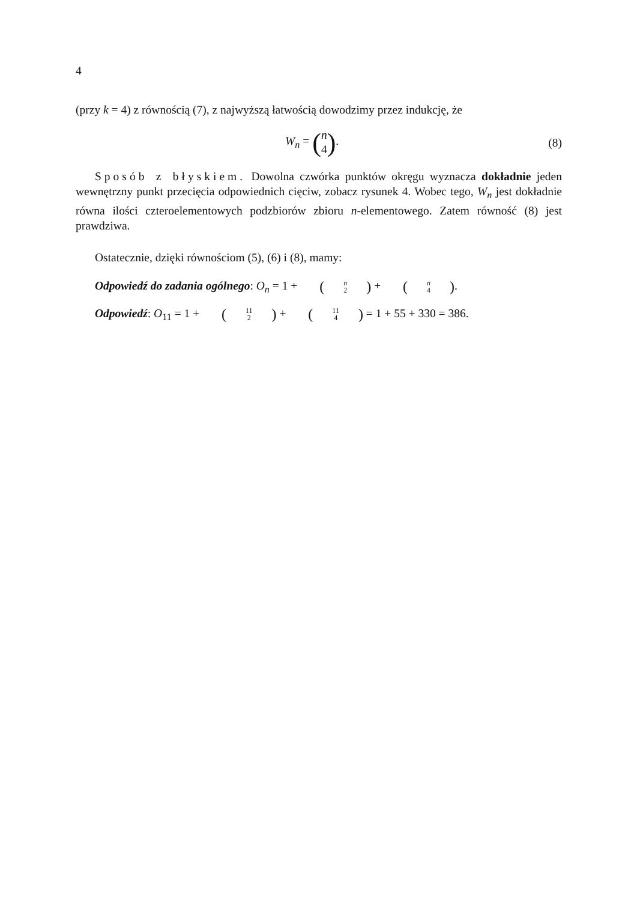4
(przy k = 4) z równością (7), z najwyższą łatwością dowodzimy przez indukcję, że
W<sub>n</sub> = (n 4). (8)
Sposób z błyskiem. Dowolna czwórka punktów okręgu wyznacza dokładnie jeden wewnętrzny punkt przecięcia odpowiednich cięciw, zobacz rysunek 4. Wobec tego, W<sub>n</sub> jest dokładnie równa ilości czteroelementowych podzbiorów zbioru n-elementowego. Zatem równość (8) jest prawdziwa.
Ostatecznie, dzięki równościom (5), (6) i (8), mamy:
Odpowiedź do zadania ogólnego: O<sub>n</sub> = 1 + (n 2) + (n 4).
Odpowiedź: O<sub>11</sub> = 1 + (11 2) + (11 4) = 1 + 55 + 330 = 386.